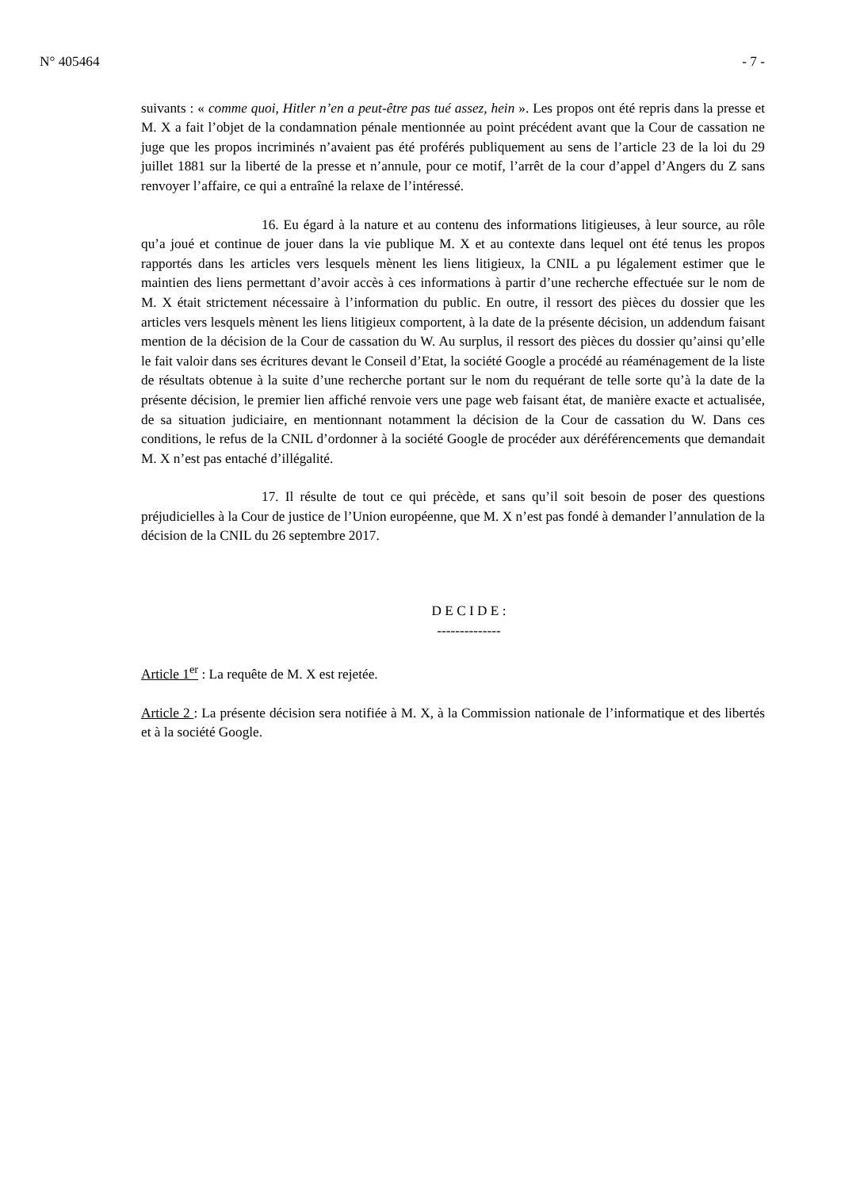N° 405464 - 7 -
suivants : « comme quoi, Hitler n’en a peut-être pas tué assez, hein ». Les propos ont été repris dans la presse et M. X a fait l’objet de la condamnation pénale mentionnée au point précédent avant que la Cour de cassation ne juge que les propos incriminés n’avaient pas été proférés publiquement au sens de l’article 23 de la loi du 29 juillet 1881 sur la liberté de la presse et n’annule, pour ce motif, l’arrêt de la cour d’appel d’Angers du Z sans renvoyer l’affaire, ce qui a entraîné la relaxe de l’intéressé.
16. Eu égard à la nature et au contenu des informations litigieuses, à leur source, au rôle qu’a joué et continue de jouer dans la vie publique M. X et au contexte dans lequel ont été tenus les propos rapportés dans les articles vers lesquels mènent les liens litigieux, la CNIL a pu légalement estimer que le maintien des liens permettant d’avoir accès à ces informations à partir d’une recherche effectuée sur le nom de M. X était strictement nécessaire à l’information du public. En outre, il ressort des pièces du dossier que les articles vers lesquels mènent les liens litigieux comportent, à la date de la présente décision, un addendum faisant mention de la décision de la Cour de cassation du W. Au surplus, il ressort des pièces du dossier qu’ainsi qu’elle le fait valoir dans ses écritures devant le Conseil d’Etat, la société Google a procédé au réaménagement de la liste de résultats obtenue à la suite d’une recherche portant sur le nom du requérant de telle sorte qu’à la date de la présente décision, le premier lien affiché renvoie vers une page web faisant état, de manière exacte et actualisée, de sa situation judiciaire, en mentionnant notamment la décision de la Cour de cassation du W. Dans ces conditions, le refus de la CNIL d’ordonner à la société Google de procéder aux déréférencements que demandait M. X n’est pas entaché d’illégalité.
17. Il résulte de tout ce qui précède, et sans qu’il soit besoin de poser des questions préjudicielles à la Cour de justice de l’Union européenne, que M. X n’est pas fondé à demander l’annulation de la décision de la CNIL du 26 septembre 2017.
D E C I D E :
--------------
Article 1<sup>er</sup> : La requête de M. X est rejetée.
Article 2 : La présente décision sera notifiée à M. X, à la Commission nationale de l’informatique et des libertés et à la société Google.